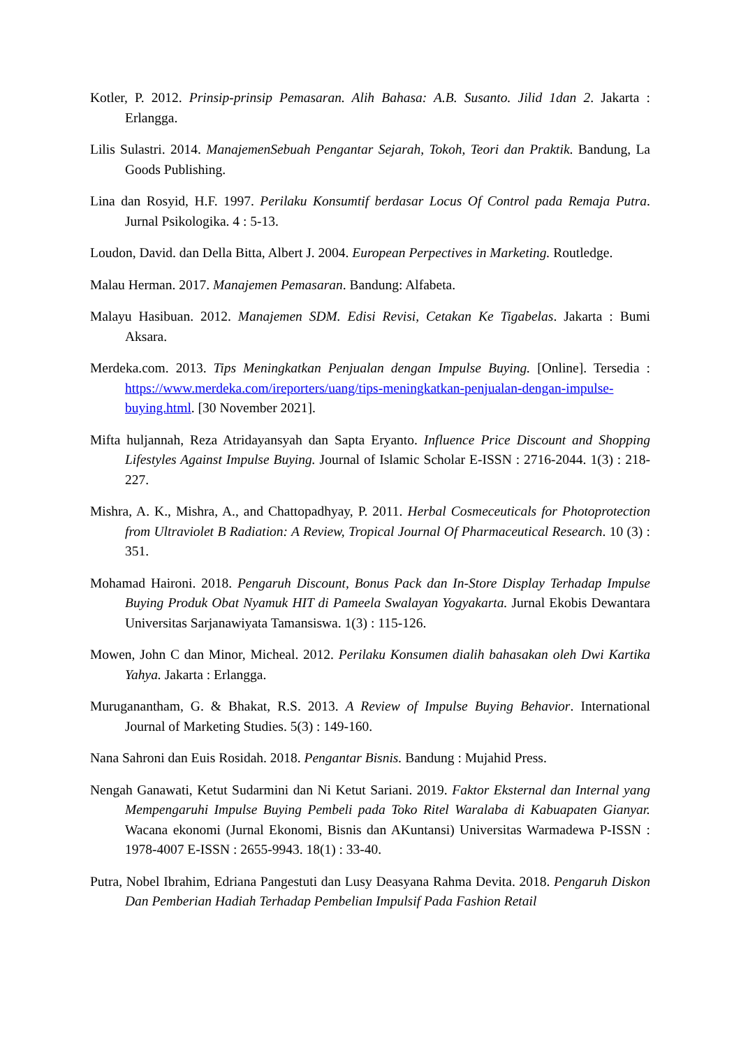Kotler, P. 2012. Prinsip-prinsip Pemasaran. Alih Bahasa: A.B. Susanto. Jilid 1dan 2. Jakarta : Erlangga.
Lilis Sulastri. 2014. ManajemenSebuah Pengantar Sejarah, Tokoh, Teori dan Praktik. Bandung, La Goods Publishing.
Lina dan Rosyid, H.F. 1997. Perilaku Konsumtif berdasar Locus Of Control pada Remaja Putra. Jurnal Psikologika. 4 : 5-13.
Loudon, David. dan Della Bitta, Albert J. 2004. European Perpectives in Marketing. Routledge.
Malau Herman. 2017. Manajemen Pemasaran. Bandung: Alfabeta.
Malayu Hasibuan. 2012. Manajemen SDM. Edisi Revisi, Cetakan Ke Tigabelas. Jakarta : Bumi Aksara.
Merdeka.com. 2013. Tips Meningkatkan Penjualan dengan Impulse Buying. [Online]. Tersedia : https://www.merdeka.com/ireporters/uang/tips-meningkatkan-penjualan-dengan-impulse-buying.html. [30 November 2021].
Mifta huljannah, Reza Atridayansyah dan Sapta Eryanto. Influence Price Discount and Shopping Lifestyles Against Impulse Buying. Journal of Islamic Scholar E-ISSN : 2716-2044. 1(3) : 218-227.
Mishra, A. K., Mishra, A., and Chattopadhyay, P. 2011. Herbal Cosmeceuticals for Photoprotection from Ultraviolet B Radiation: A Review, Tropical Journal Of Pharmaceutical Research. 10 (3) : 351.
Mohamad Haironi. 2018. Pengaruh Discount, Bonus Pack dan In-Store Display Terhadap Impulse Buying Produk Obat Nyamuk HIT di Pameela Swalayan Yogyakarta. Jurnal Ekobis Dewantara Universitas Sarjanawiyata Tamansiswa. 1(3) : 115-126.
Mowen, John C dan Minor, Micheal. 2012. Perilaku Konsumen dialih bahasakan oleh Dwi Kartika Yahya. Jakarta : Erlangga.
Muruganantham, G. & Bhakat, R.S. 2013. A Review of Impulse Buying Behavior. International Journal of Marketing Studies. 5(3) : 149-160.
Nana Sahroni dan Euis Rosidah. 2018. Pengantar Bisnis. Bandung : Mujahid Press.
Nengah Ganawati, Ketut Sudarmini dan Ni Ketut Sariani. 2019. Faktor Eksternal dan Internal yang Mempengaruhi Impulse Buying Pembeli pada Toko Ritel Waralaba di Kabuapaten Gianyar. Wacana ekonomi (Jurnal Ekonomi, Bisnis dan AKuntansi) Universitas Warmadewa P-ISSN : 1978-4007 E-ISSN : 2655-9943. 18(1) : 33-40.
Putra, Nobel Ibrahim, Edriana Pangestuti dan Lusy Deasyana Rahma Devita. 2018. Pengaruh Diskon Dan Pemberian Hadiah Terhadap Pembelian Impulsif Pada Fashion Retail